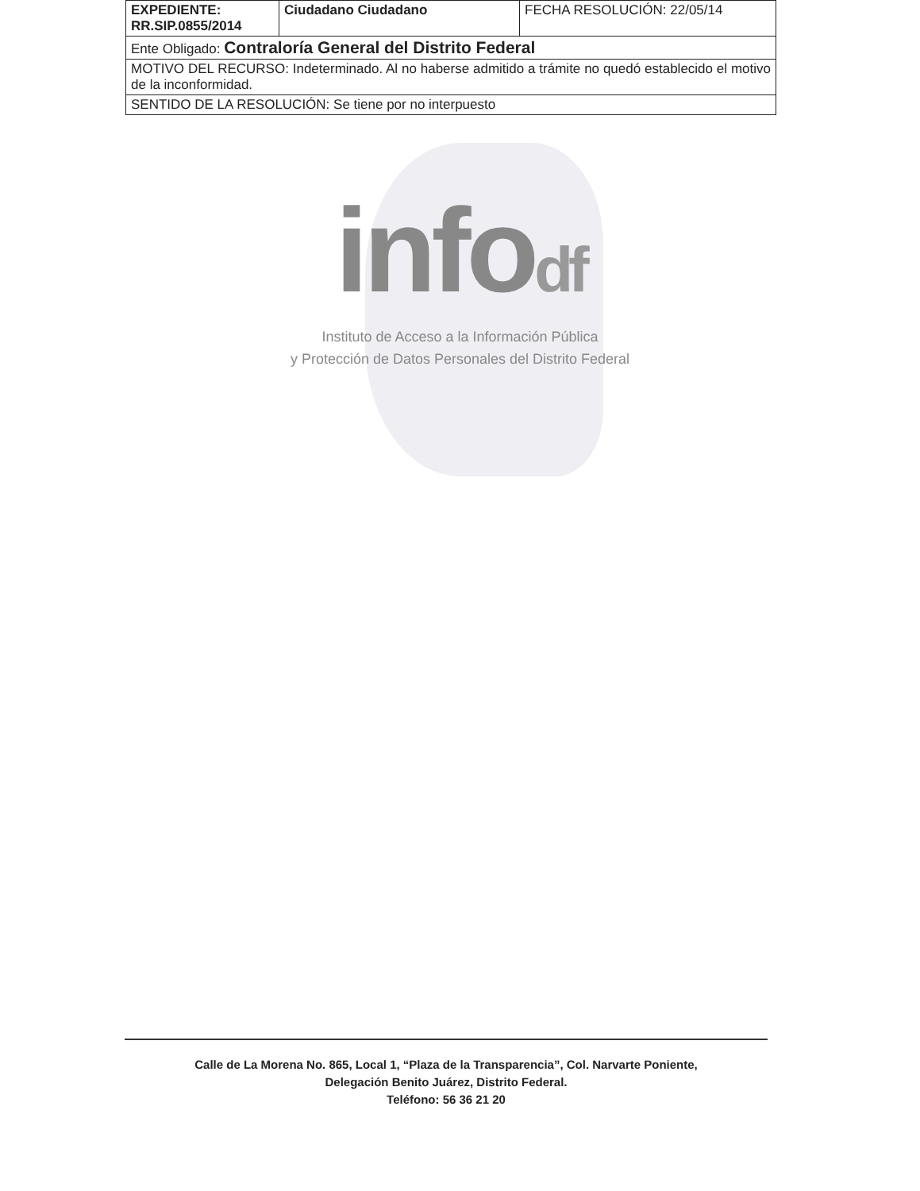| EXPEDIENTE: RR.SIP.0855/2014 | Ciudadano Ciudadano | FECHA RESOLUCIÓN: 22/05/14 |
| Ente Obligado: Contraloría General del Distrito Federal | | |
| MOTIVO DEL RECURSO: Indeterminado. Al no haberse admitido a trámite no quedó establecido el motivo de la inconformidad. | | |
| SENTIDO DE LA RESOLUCIÓN: Se tiene por no interpuesto | | |
infodf
Instituto de Acceso a la Información Pública
y Protección de Datos Personales del Distrito Federal
Calle de La Morena No. 865, Local 1, “Plaza de la Transparencia”, Col. Narvarte Poniente,
Delegación Benito Juárez, Distrito Federal.
Teléfono: 56 36 21 20